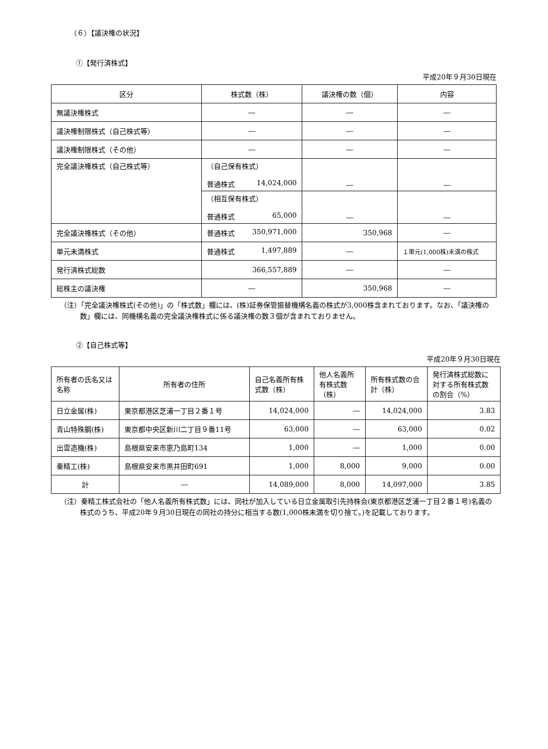（６）【議決権の状況】
①【発行済株式】
平成20年９月30日現在
| 区分 | 株式数（株） | 議決権の数（個） | 内容 |
| --- | --- | --- | --- |
| 無議決権株式 | ― | ― | ― |
| 議決権制限株式（自己株式等） | ― | ― | ― |
| 議決権制限株式（その他） | ― | ― | ― |
| 完全議決権株式（自己株式等） | （自己保有株式） 普通株式 14,024,000 | ― | ― |
| | （相互保有株式） 普通株式 65,000 | ― | ― |
| 完全議決権株式（その他） | 普通株式 350,971,000 | 350,968 | ― |
| 単元未満株式 | 普通株式 1,497,889 | ― | １単元(1,000株)未満の株式 |
| 発行済株式総数 | 366,557,889 | ― | ― |
| 総株主の議決権 | ― | 350,968 | ― |
（注）「完全議決権株式(その他)」の「株式数」欄には、(株)証券保管振替機構名義の株式が3,000株含まれております。なお、「議決権の数」欄には、同機構名義の完全議決権株式に係る議決権の数３個が含まれておりません。
②【自己株式等】
平成20年９月30日現在
| 所有者の氏名又は名称 | 所有者の住所 | 自己名義所有株式数（株） | 他人名義所有株式数（株） | 所有株式数の合計（株） | 発行済株式総数に対する所有株式数の割合（%） |
| --- | --- | --- | --- | --- | --- |
| 日立金属(株) | 東京都港区芝浦一丁目２番１号 | 14,024,000 | ― | 14,024,000 | 3.83 |
| 青山特殊鋼(株) | 東京都中央区新川二丁目９番11号 | 63,000 | ― | 63,000 | 0.02 |
| 出雲造機(株) | 島根県安来市恵乃島町134 | 1,000 | ― | 1,000 | 0.00 |
| 秦精工(株) | 島根県安来市黒井田町691 | 1,000 | 8,000 | 9,000 | 0.00 |
| 計 | ― | 14,089,000 | 8,000 | 14,097,000 | 3.85 |
（注）秦精工株式会社の「他人名義所有株式数」には、同社が加入している日立金属取引先持株会(東京都港区芝浦一丁目２番１号)名義の株式のうち、平成20年９月30日現在の同社の持分に相当する数(1,000株未満を切り捨て。)を記載しております。